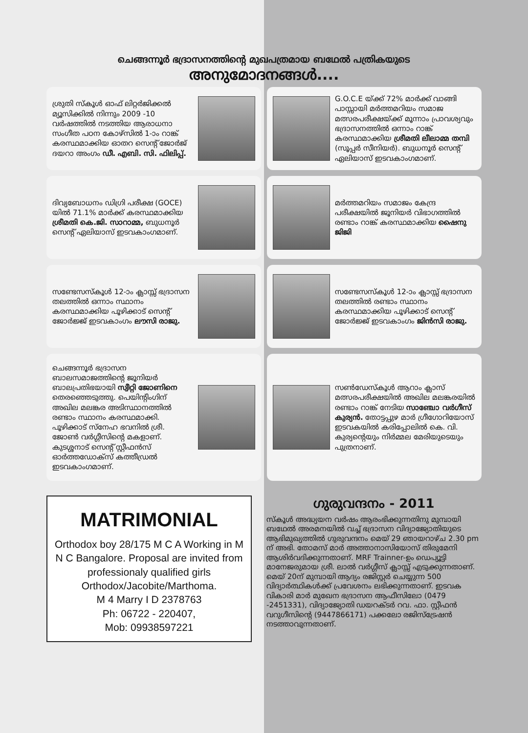ചെങ്ങന്നൂർ ഭദ്രാസനത്തിന്റെ മുഖപത്രമായ ബഥേൽ പത്രികയുടെ
അനുമോദനങ്ങൾ....
ശ്രുതി സ്കൂൾ ഓഫ് ലിറ്റർജിക്കൽ മ്യൂസിക്കിൽ നിന്നും 2009 -10 വർഷത്തിൽ നടത്തിയ ആരാധനാ സംഗീത പഠന കോഴ്സിൽ 1-ാം റാങ്ക് കരസ്ഥമാക്കിയ ഓതറ സെന്റ് ജോർജ് ദയറാ അംഗം ഡീ. എബി. സി. ഫിലിപ്പ്.
G.O.C.E യ്ക്ക് 72% മാർക്ക് വാങ്ങി പാസ്സായി മർത്തമറിയം സമാജ മത്സരപരീക്ഷയ്ക്ക് മൂന്നാം പ്രാവശ്യവും ഭദ്രാസനത്തിൽ ഒന്നാം റാങ്ക് കരസ്ഥമാക്കിയ ശ്രീമതി ലീലാമ്മ തമ്പി (സൂപ്പർ സീനിയർ). ബുധനൂർ സെന്റ് ഏലിയാസ് ഇടവകാംഗമാണ്.
ദിവ്യബോധനം ഡിഗ്രി പരീക്ഷ (GOCE) യിൽ 71.1% മാർക്ക് കരസ്ഥമാക്കിയ ശ്രീമതി കെ.ജി. സാറാമ്മ, ബുധനൂർ സെന്റ് ഏലിയാസ് ഇടവകാംഗമാണ്.
മർത്തമറിയം സമാജം കേന്ദ്ര പരീക്ഷയിൽ ജൂനിയർ വിഭാഗത്തിൽ രണ്ടാം റാങ്ക് കരസ്ഥമാക്കിയ ഷൈനു ജിജി
സണ്ടേസസ്കൂൾ 12-ാം ക്ലാസ്സ് ഭദ്രാസന തലത്തിൽ ഒന്നാം സ്ഥാനം കരസ്ഥമാക്കിയ പൂഴിക്കാട് സെന്റ് ജോർജ്ജ് ഇടവകാംഗം ലൗസി രാജു.
സണ്ടേസസ്കൂൾ 12-ാം ക്ലാസ്സ് ഭദ്രാസന തലത്തിൽ രണ്ടാം സ്ഥാനം കരസ്ഥമാക്കിയ പൂഴിക്കാട് സെന്റ് ജോർജ്ജ് ഇടവകാംഗം ജിൻസി രാജു.
ചെങ്ങന്നൂർ ഭദ്രാസന ബാലസമാജത്തിന്റെ ജൂനിയർ ബാലപ്രതിഭയായി സ്വീറ്റി ജോണിനെ തെരഞ്ഞെടുത്തു. പെയിന്റിംഗിന് അഖില മലങ്കര അടിസ്ഥാനത്തിൽ രണ്ടാം സ്ഥാനം കരസ്ഥമാക്കി. പൂഴിക്കാട് സ്നേഹ ഭവനിൽ ശ്രീ. ജോൺ വർഗ്ഗീസിന്റെ മകളാണ്. കുടശ്ശനാട് സെന്റ് സ്റ്റീഫൻസ് ഓർത്തഡോക്സ് കത്തീഡ്രൽ ഇടവകാംഗമാണ്.
സൺഡേസ്കൂൾ ആറാം ക്ലാസ് മത്സരപരീക്ഷയിൽ അഖില മലങ്കരയിൽ രണ്ടാം റാങ്ക് നേടിയ സാഞ്ചോ വർഗീസ് കുര്യൻ. തോട്ടപ്പുഴ മാർ ഗ്രീഗോറിയോസ് ഇടവകയിൽ കരിപ്പോലിൽ കെ. വി. കുര്യന്റെയും നിർമ്മല മേരിയുടെയും പുത്രനാണ്.
MATRIMONIAL
Orthodox boy 28/175 M C A Working in M N C Bangalore. Proposal are invited from professionaly qualified girls Orthodox/Jacobite/Marthoma.
M 4 Marry I D 2378763
Ph: 06722 - 220407,
Mob: 09938597221
ഗുരുവന്ദനം - 2011
സ്കൂൾ അദ്ധ്യയന വർഷം ആരംഭിക്കുന്നതിനു മുമ്പായി ബഥേൽ അരമനയിൽ വച്ച് ഭദ്രാസന വിദ്യാജ്യോതിയുടെ ആഭിമുഖ്യത്തിൽ ഗുരുവന്ദനം മെയ് 29 ഞായറാഴ്ച 2.30 pm ന് അഭി. തോമസ് മാർ അത്താനാസിയോസ് തിരുമേനി ആശിർവദിക്കുന്നതാണ്. MRF Trainner-ഉം ഡെപ്യൂട്ടി മാനേജരുമായ ശ്രീ. ലാൽ വർഗ്ഗീസ് ക്ലാസ്സ് എടുക്കുന്നതാണ്. മെയ് 20ന് മുമ്പായി ആദ്യം രജിസ്റ്റർ ചെയ്യുന്ന 500 വിദ്യാർത്ഥികൾക്ക് പ്രവേശനം ലഭിക്കുന്നതാണ്. ഇടവക വികാരി മാർ മുഖേന ഭദ്രാസന ആഫീസിലോ (0479 -2451331), വിദ്യാജ്യോതി ഡയറക്ടർ റവ. ഫാ. സ്റ്റീഫൻ വറുഗീസിന്റെ (9447866171) പക്കലോ രജിസ്ട്രേഷൻ നടത്താവുന്നതാണ്.